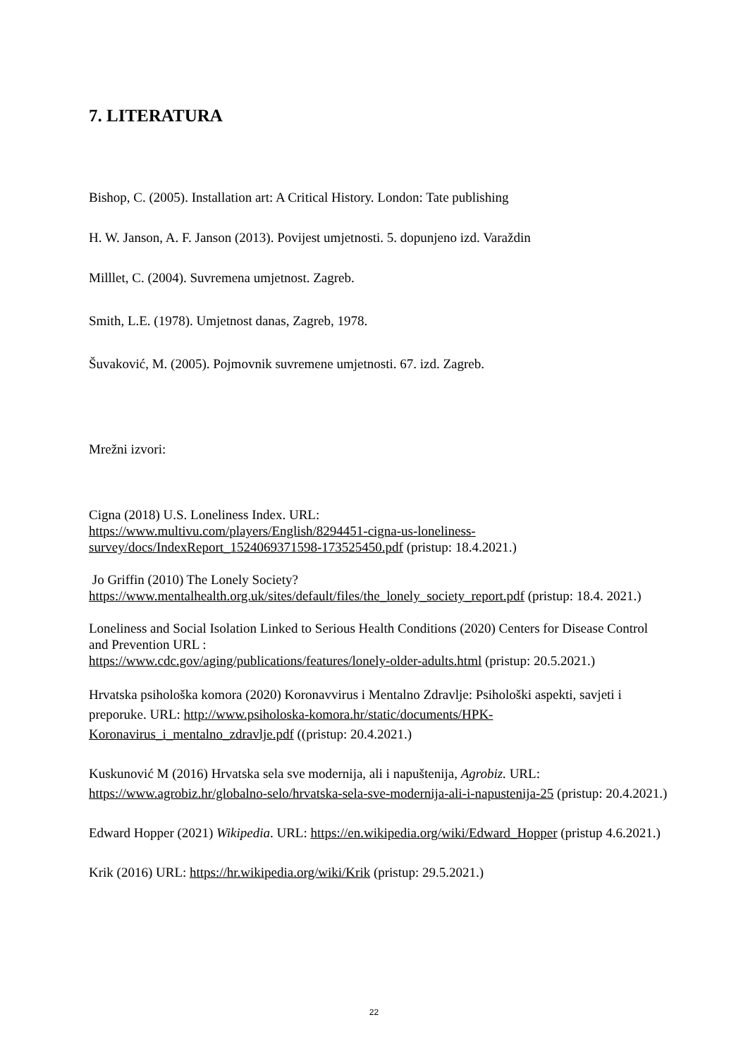7. LITERATURA
Bishop, C. (2005). Installation art: A Critical History. London: Tate publishing
H. W. Janson, A. F. Janson (2013). Povijest umjetnosti. 5. dopunjeno izd. Varaždin
Milllet, C. (2004). Suvremena umjetnost. Zagreb.
Smith, L.E. (1978). Umjetnost danas, Zagreb, 1978.
Šuvaković, M. (2005). Pojmovnik suvremene umjetnosti. 67. izd. Zagreb.
Mrežni izvori:
Cigna (2018) U.S. Loneliness Index. URL:
https://www.multivu.com/players/English/8294451-cigna-us-loneliness-survey/docs/IndexReport_1524069371598-173525450.pdf (pristup: 18.4.2021.)
Jo Griffin (2010) The Lonely Society?
https://www.mentalhealth.org.uk/sites/default/files/the_lonely_society_report.pdf (pristup: 18.4. 2021.)
Loneliness and Social Isolation Linked to Serious Health Conditions (2020) Centers for Disease Control and Prevention URL :
https://www.cdc.gov/aging/publications/features/lonely-older-adults.html (pristup: 20.5.2021.)
Hrvatska psihološka komora (2020) Koronavvirus i Mentalno Zdravlje: Psihološki aspekti, savjeti i preporuke. URL: http://www.psiholoska-komora.hr/static/documents/HPK-Koronavirus_i_mentalno_zdravlje.pdf ((pristup: 20.4.2021.)
Kuskunović M (2016) Hrvatska sela sve modernija, ali i napuštenija, Agrobiz. URL: https://www.agrobiz.hr/globalno-selo/hrvatska-sela-sve-modernija-ali-i-napustenija-25 (pristup: 20.4.2021.)
Edward Hopper (2021) Wikipedia. URL: https://en.wikipedia.org/wiki/Edward_Hopper (pristup 4.6.2021.)
Krik (2016) URL: https://hr.wikipedia.org/wiki/Krik (pristup: 29.5.2021.)
22